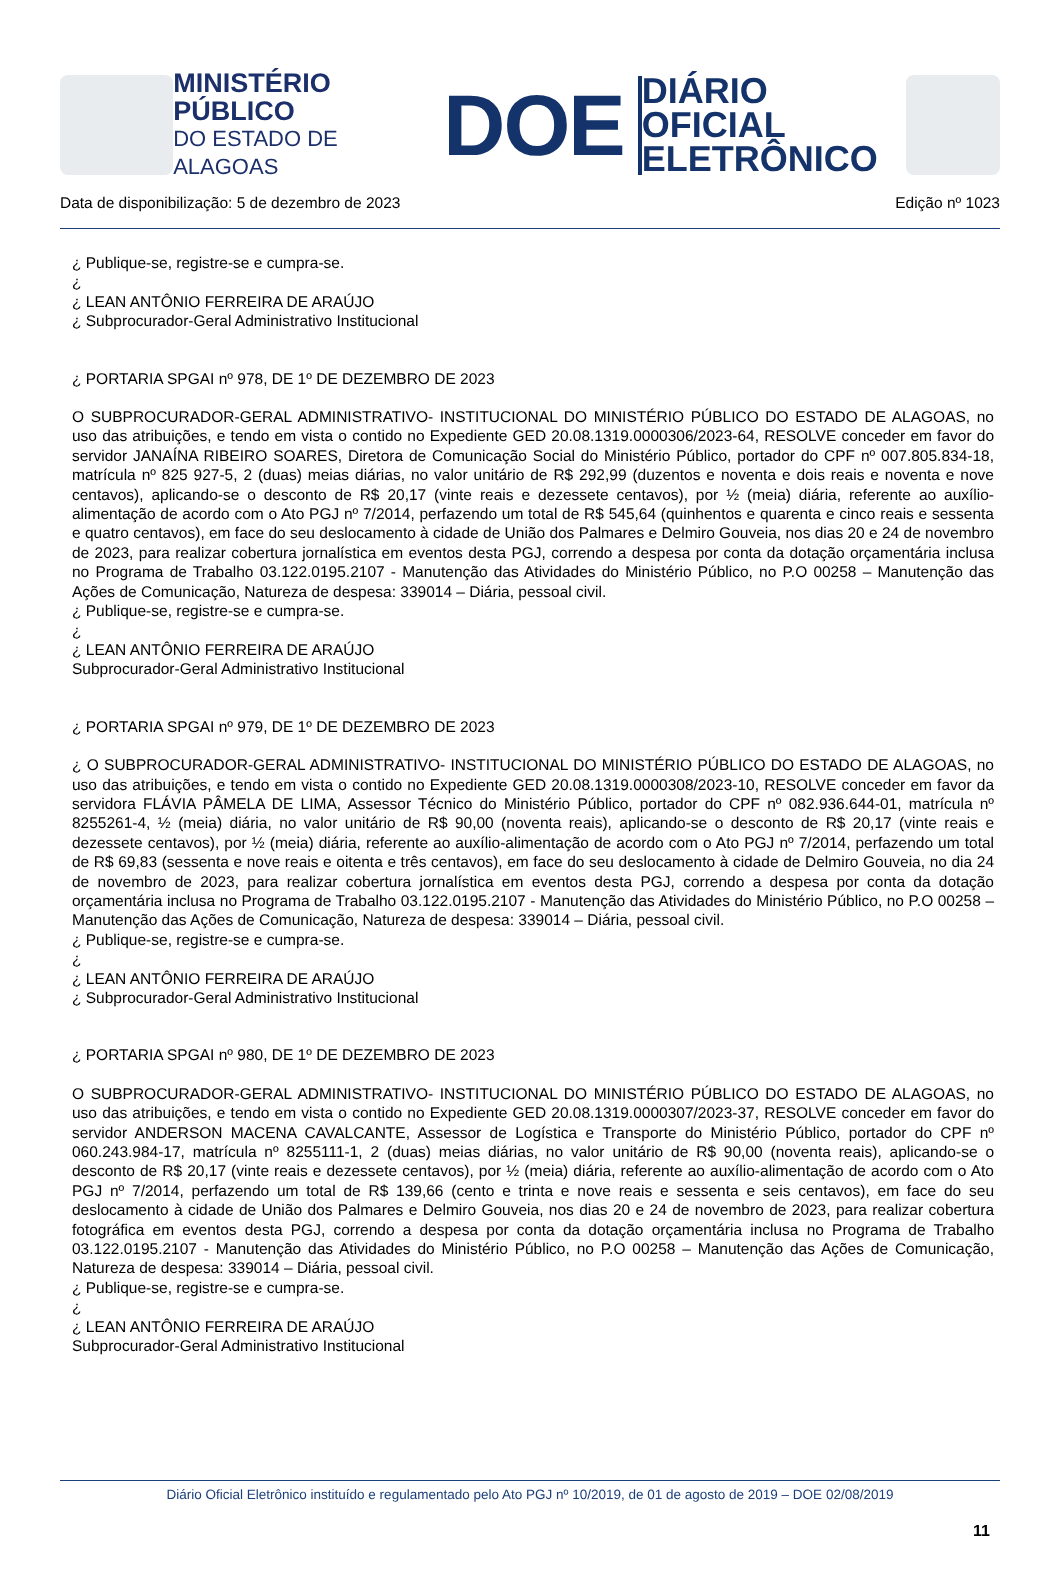MINISTÉRIO PÚBLICO
DO ESTADO DE ALAGOAS
DOE
DIÁRIO OFICIAL
ELETRÔNICO
Data de disponibilização: 5 de dezembro de 2023 Edição nº 1023
¿ Publique-se, registre-se e cumpra-se.
¿
¿ LEAN ANTÔNIO FERREIRA DE ARAÚJO
¿ Subprocurador-Geral Administrativo Institucional
¿ PORTARIA SPGAI nº 978, DE 1º DE DEZEMBRO DE 2023
O SUBPROCURADOR-GERAL ADMINISTRATIVO- INSTITUCIONAL DO MINISTÉRIO PÚBLICO DO ESTADO DE ALAGOAS, no uso das atribuições, e tendo em vista o contido no Expediente GED 20.08.1319.0000306/2023-64, RESOLVE conceder em favor do servidor JANAÍNA RIBEIRO SOARES, Diretora de Comunicação Social do Ministério Público, portador do CPF nº 007.805.834-18, matrícula nº 825 927-5, 2 (duas) meias diárias, no valor unitário de R$ 292,99 (duzentos e noventa e dois reais e noventa e nove centavos), aplicando-se o desconto de R$ 20,17 (vinte reais e dezessete centavos), por ½ (meia) diária, referente ao auxílio-alimentação de acordo com o Ato PGJ nº 7/2014, perfazendo um total de R$ 545,64 (quinhentos e quarenta e cinco reais e sessenta e quatro centavos), em face do seu deslocamento à cidade de União dos Palmares e Delmiro Gouveia, nos dias 20 e 24 de novembro de 2023, para realizar cobertura jornalística em eventos desta PGJ, correndo a despesa por conta da dotação orçamentária inclusa no Programa de Trabalho 03.122.0195.2107 - Manutenção das Atividades do Ministério Público, no P.O 00258 – Manutenção das Ações de Comunicação, Natureza de despesa: 339014 – Diária, pessoal civil.
¿ Publique-se, registre-se e cumpra-se.
¿
¿ LEAN ANTÔNIO FERREIRA DE ARAÚJO
Subprocurador-Geral Administrativo Institucional
¿ PORTARIA SPGAI nº 979, DE 1º DE DEZEMBRO DE 2023
¿ O SUBPROCURADOR-GERAL ADMINISTRATIVO- INSTITUCIONAL DO MINISTÉRIO PÚBLICO DO ESTADO DE ALAGOAS, no uso das atribuições, e tendo em vista o contido no Expediente GED 20.08.1319.0000308/2023-10, RESOLVE conceder em favor da servidora FLÁVIA PÂMELA DE LIMA, Assessor Técnico do Ministério Público, portador do CPF nº 082.936.644-01, matrícula nº 8255261-4, ½ (meia) diária, no valor unitário de R$ 90,00 (noventa reais), aplicando-se o desconto de R$ 20,17 (vinte reais e dezessete centavos), por ½ (meia) diária, referente ao auxílio-alimentação de acordo com o Ato PGJ nº 7/2014, perfazendo um total de R$ 69,83 (sessenta e nove reais e oitenta e três centavos), em face do seu deslocamento à cidade de Delmiro Gouveia, no dia 24 de novembro de 2023, para realizar cobertura jornalística em eventos desta PGJ, correndo a despesa por conta da dotação orçamentária inclusa no Programa de Trabalho 03.122.0195.2107 - Manutenção das Atividades do Ministério Público, no P.O 00258 – Manutenção das Ações de Comunicação, Natureza de despesa: 339014 – Diária, pessoal civil.
¿ Publique-se, registre-se e cumpra-se.
¿
¿ LEAN ANTÔNIO FERREIRA DE ARAÚJO
¿ Subprocurador-Geral Administrativo Institucional
¿ PORTARIA SPGAI nº 980, DE 1º DE DEZEMBRO DE 2023
O SUBPROCURADOR-GERAL ADMINISTRATIVO- INSTITUCIONAL DO MINISTÉRIO PÚBLICO DO ESTADO DE ALAGOAS, no uso das atribuições, e tendo em vista o contido no Expediente GED 20.08.1319.0000307/2023-37, RESOLVE conceder em favor do servidor ANDERSON MACENA CAVALCANTE, Assessor de Logística e Transporte do Ministério Público, portador do CPF nº 060.243.984-17, matrícula nº 8255111-1, 2 (duas) meias diárias, no valor unitário de R$ 90,00 (noventa reais), aplicando-se o desconto de R$ 20,17 (vinte reais e dezessete centavos), por ½ (meia) diária, referente ao auxílio-alimentação de acordo com o Ato PGJ nº 7/2014, perfazendo um total de R$ 139,66 (cento e trinta e nove reais e sessenta e seis centavos), em face do seu deslocamento à cidade de União dos Palmares e Delmiro Gouveia, nos dias 20 e 24 de novembro de 2023, para realizar cobertura fotográfica em eventos desta PGJ, correndo a despesa por conta da dotação orçamentária inclusa no Programa de Trabalho 03.122.0195.2107 - Manutenção das Atividades do Ministério Público, no P.O 00258 – Manutenção das Ações de Comunicação, Natureza de despesa: 339014 – Diária, pessoal civil.
¿ Publique-se, registre-se e cumpra-se.
¿
¿ LEAN ANTÔNIO FERREIRA DE ARAÚJO
Subprocurador-Geral Administrativo Institucional
Diário Oficial Eletrônico instituído e regulamentado pelo Ato PGJ nº 10/2019, de 01 de agosto de 2019 – DOE 02/08/2019
11